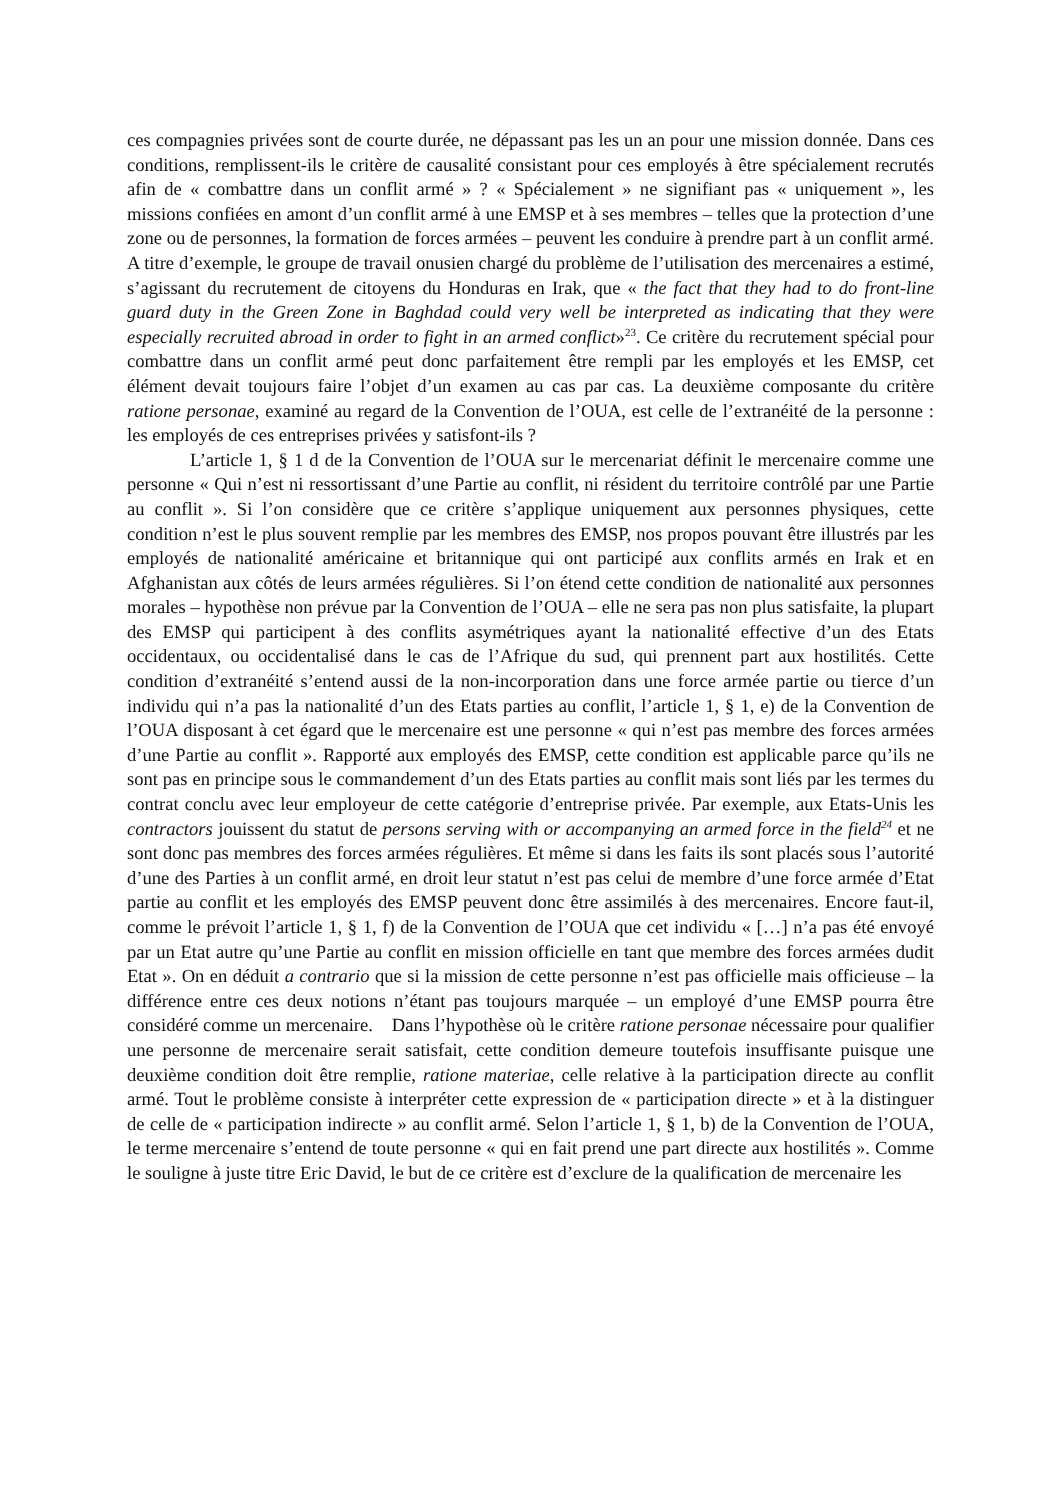ces compagnies privées sont de courte durée, ne dépassant pas les un an pour une mission donnée. Dans ces conditions, remplissent-ils le critère de causalité consistant pour ces employés à être spécialement recrutés afin de « combattre dans un conflit armé » ? « Spécialement » ne signifiant pas « uniquement », les missions confiées en amont d’un conflit armé à une EMSP et à ses membres – telles que la protection d’une zone ou de personnes, la formation de forces armées – peuvent les conduire à prendre part à un conflit armé. A titre d’exemple, le groupe de travail onusien chargé du problème de l’utilisation des mercenaires a estimé, s’agissant du recrutement de citoyens du Honduras en Irak, que « the fact that they had to do front-line guard duty in the Green Zone in Baghdad could very well be interpreted as indicating that they were especially recruited abroad in order to fight in an armed conflict»<sup>23</sup>. Ce critère du recrutement spécial pour combattre dans un conflit armé peut donc parfaitement être rempli par les employés et les EMSP, cet élément devait toujours faire l’objet d’un examen au cas par cas. La deuxième composante du critère ratione personae, examiné au regard de la Convention de l’OUA, est celle de l’extranéité de la personne : les employés de ces entreprises privées y satisfont-ils ?
L’article 1, § 1 d de la Convention de l’OUA sur le mercenariat définit le mercenaire comme une personne « Qui n’est ni ressortissant d’une Partie au conflit, ni résident du territoire contrôlé par une Partie au conflit ». Si l’on considère que ce critère s’applique uniquement aux personnes physiques, cette condition n’est le plus souvent remplie par les membres des EMSP, nos propos pouvant être illustrés par les employés de nationalité américaine et britannique qui ont participé aux conflits armés en Irak et en Afghanistan aux côtés de leurs armées régulières. Si l’on étend cette condition de nationalité aux personnes morales – hypothèse non prévue par la Convention de l’OUA – elle ne sera pas non plus satisfaite, la plupart des EMSP qui participent à des conflits asymétriques ayant la nationalité effective d’un des Etats occidentaux, ou occidentalisé dans le cas de l’Afrique du sud, qui prennent part aux hostilités. Cette condition d’extranéité s’entend aussi de la non-incorporation dans une force armée partie ou tierce d’un individu qui n’a pas la nationalité d’un des Etats parties au conflit, l’article 1, § 1, e) de la Convention de l’OUA disposant à cet égard que le mercenaire est une personne « qui n’est pas membre des forces armées d’une Partie au conflit ». Rapporté aux employés des EMSP, cette condition est applicable parce qu’ils ne sont pas en principe sous le commandement d’un des Etats parties au conflit mais sont liés par les termes du contrat conclu avec leur employeur de cette catégorie d’entreprise privée. Par exemple, aux Etats-Unis les contractors jouissent du statut de persons serving with or accompanying an armed force in the field<sup>24</sup> et ne sont donc pas membres des forces armées régulières. Et même si dans les faits ils sont placés sous l’autorité d’une des Parties à un conflit armé, en droit leur statut n’est pas celui de membre d’une force armée d’Etat partie au conflit et les employés des EMSP peuvent donc être assimilés à des mercenaires. Encore faut-il, comme le prévoit l’article 1, § 1, f) de la Convention de l’OUA que cet individu « […] n’a pas été envoyé par un Etat autre qu’une Partie au conflit en mission officielle en tant que membre des forces armées dudit Etat ». On en déduit a contrario que si la mission de cette personne n’est pas officielle mais officieuse – la différence entre ces deux notions n’étant pas toujours marquée – un employé d’une EMSP pourra être considéré comme un mercenaire. Dans l’hypothèse où le critère ratione personae nécessaire pour qualifier une personne de mercenaire serait satisfait, cette condition demeure toutefois insuffisante puisque une deuxième condition doit être remplie, ratione materiae, celle relative à la participation directe au conflit armé. Tout le problème consiste à interpréter cette expression de « participation directe » et à la distinguer de celle de « participation indirecte » au conflit armé. Selon l’article 1, § 1, b) de la Convention de l’OUA, le terme mercenaire s’entend de toute personne « qui en fait prend une part directe aux hostilités ». Comme le souligne à juste titre Eric David, le but de ce critère est d’exclure de la qualification de mercenaire les